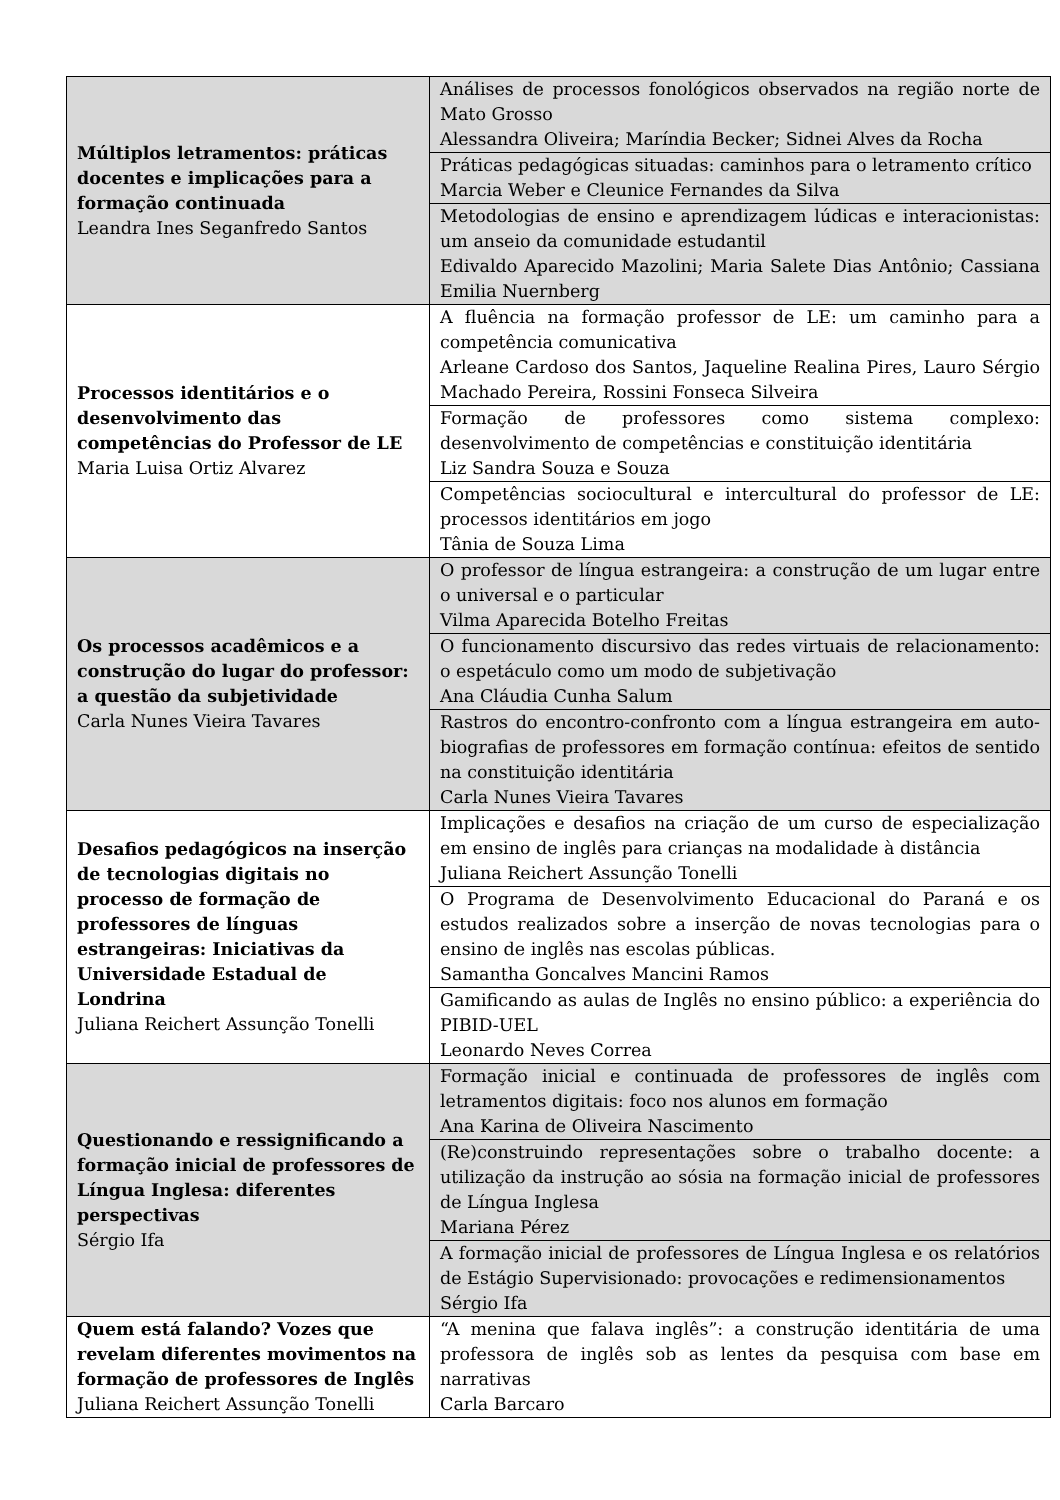| Múltiplos letramentos: práticas docentes e implicações para a formação continuada Leandra Ines Seganfredo Santos | Análises de processos fonológicos observados na região norte de Mato Grosso Alessandra Oliveira; Maríndia Becker; Sidnei Alves da Rocha |
| | Práticas pedagógicas situadas: caminhos para o letramento crítico Marcia Weber e Cleunice Fernandes da Silva |
| | Metodologias de ensino e aprendizagem lúdicas e interacionistas: um anseio da comunidade estudantil Edivaldo Aparecido Mazolini; Maria Salete Dias Antônio; Cassiana Emilia Nuernberg |
| Processos identitários e o desenvolvimento das competências do Professor de LE Maria Luisa Ortiz Alvarez | A fluência na formação professor de LE: um caminho para a competência comunicativa Arleane Cardoso dos Santos, Jaqueline Realina Pires, Lauro Sérgio Machado Pereira, Rossini Fonseca Silveira |
| | Formação de professores como sistema complexo: desenvolvimento de competências e constituição identitária Liz Sandra Souza e Souza |
| | Competências sociocultural e intercultural do professor de LE: processos identitários em jogo Tânia de Souza Lima |
| Os processos acadêmicos e a construção do lugar do professor: a questão da subjetividade Carla Nunes Vieira Tavares | O professor de língua estrangeira: a construção de um lugar entre o universal e o particular Vilma Aparecida Botelho Freitas |
| | O funcionamento discursivo das redes virtuais de relacionamento: o espetáculo como um modo de subjetivação Ana Cláudia Cunha Salum |
| | Rastros do encontro-confronto com a língua estrangeira em auto-biografias de professores em formação contínua: efeitos de sentido na constituição identitária Carla Nunes Vieira Tavares |
| Desafios pedagógicos na inserção de tecnologias digitais no processo de formação de professores de línguas estrangeiras: Iniciativas da Universidade Estadual de Londrina Juliana Reichert Assunção Tonelli | Implicações e desafios na criação de um curso de especialização em ensino de inglês para crianças na modalidade à distância Juliana Reichert Assunção Tonelli |
| | O Programa de Desenvolvimento Educacional do Paraná e os estudos realizados sobre a inserção de novas tecnologias para o ensino de inglês nas escolas públicas. Samantha Goncalves Mancini Ramos |
| | Gamificando as aulas de Inglês no ensino público: a experiência do PIBID-UEL Leonardo Neves Correa |
| Questionando e ressignificando a formação inicial de professores de Língua Inglesa: diferentes perspectivas Sérgio Ifa | Formação inicial e continuada de professores de inglês com letramentos digitais: foco nos alunos em formação Ana Karina de Oliveira Nascimento |
| | (Re)construindo representações sobre o trabalho docente: a utilização da instrução ao sósia na formação inicial de professores de Língua Inglesa Mariana Pérez |
| | A formação inicial de professores de Língua Inglesa e os relatórios de Estágio Supervisionado: provocações e redimensionamentos Sérgio Ifa |
| Quem está falando? Vozes que revelam diferentes movimentos na formação de professores de Inglês Juliana Reichert Assunção Tonelli | “A menina que falava inglês”: a construção identitária de uma professora de inglês sob as lentes da pesquisa com base em narrativas Carla Barcaro |